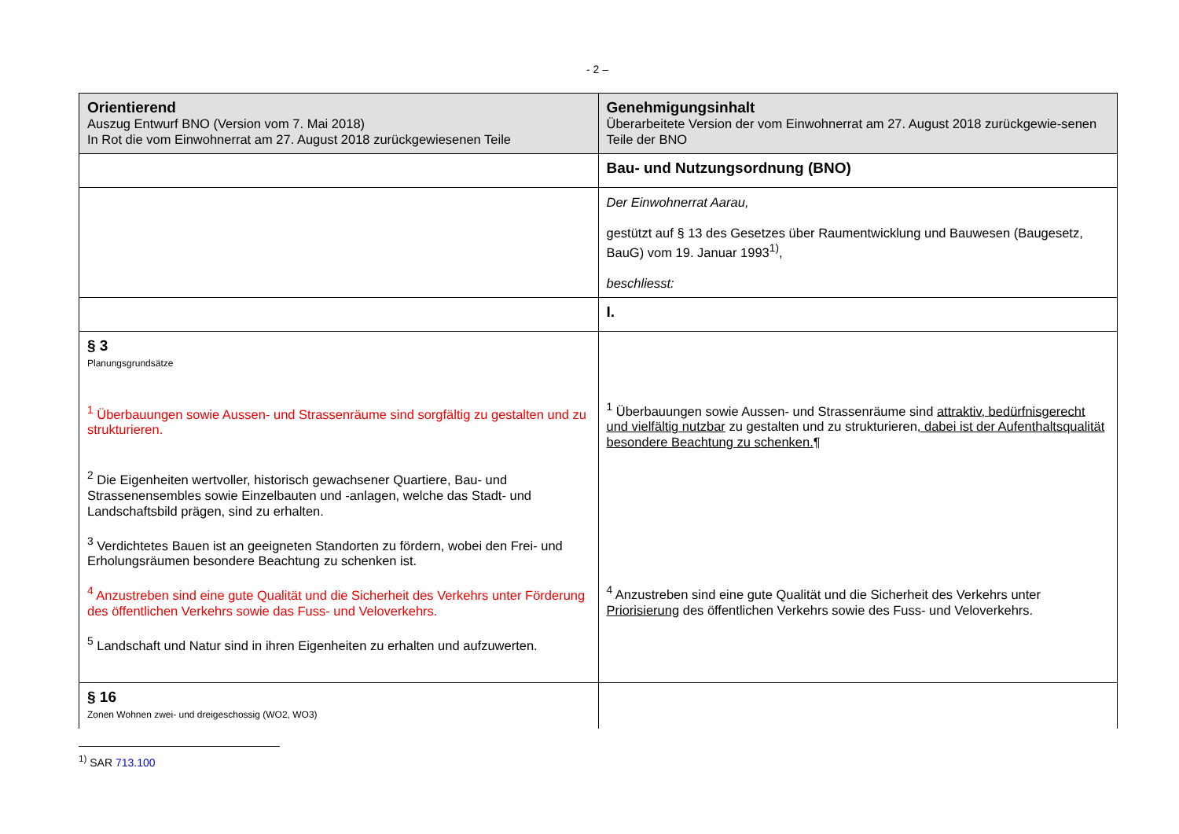- 2 –
| Orientierend Auszug Entwurf BNO (Version vom 7. Mai 2018) In Rot die vom Einwohnerrat am 27. August 2018 zurückgewiesenen Teile | Genehmigungsinhalt Überarbeitete Version der vom Einwohnerrat am 27. August 2018 zurückgewie-senen Teile der BNO |
| | Bau- und Nutzungsordnung (BNO) |
| | Der Einwohnerrat Aarau, gestützt auf § 13 des Gesetzes über Raumentwicklung und Bauwesen (Baugesetz, BauG) vom 19. Januar 1993<sup>1)</sup>, beschliesst: |
| | I. |
| § 3 Planungsgrundsätze <sup>1</sup> Überbauungen sowie Aussen- und Strassenräume sind sorgfältig zu gestalten und zu strukturieren. <sup>2</sup> Die Eigenheiten wertvoller, historisch gewachsener Quartiere, Bau- und Strassenensembles sowie Einzelbauten und -anlagen, welche das Stadt- und Landschaftsbild prägen, sind zu erhalten. <sup>3</sup> Verdichtetes Bauen ist an geeigneten Standorten zu fördern, wobei den Frei- und Erholungsräumen besondere Beachtung zu schenken ist. <sup>4</sup> Anzustreben sind eine gute Qualität und die Sicherheit des Verkehrs unter Förderung des öffentlichen Verkehrs sowie das Fuss- und Veloverkehrs. <sup>5</sup> Landschaft und Natur sind in ihren Eigenheiten zu erhalten und aufzuwerten. | <sup>1</sup> Überbauungen sowie Aussen- und Strassenräume sind attraktiv, bedürfnisgerecht und vielfältig nutzbar zu gestalten und zu strukturieren , dabei ist der Aufenthaltsqualität besondere Beachtung zu schenken. ¶ <sup>4</sup> Anzustreben sind eine gute Qualität und die Sicherheit des Verkehrs unter Priorisierung des öffentlichen Verkehrs sowie des Fuss- und Veloverkehrs. |
| § 16 Zonen Wohnen zwei- und dreigeschossig (WO2, WO3) | |
<sup>1)</sup> SAR 713.100